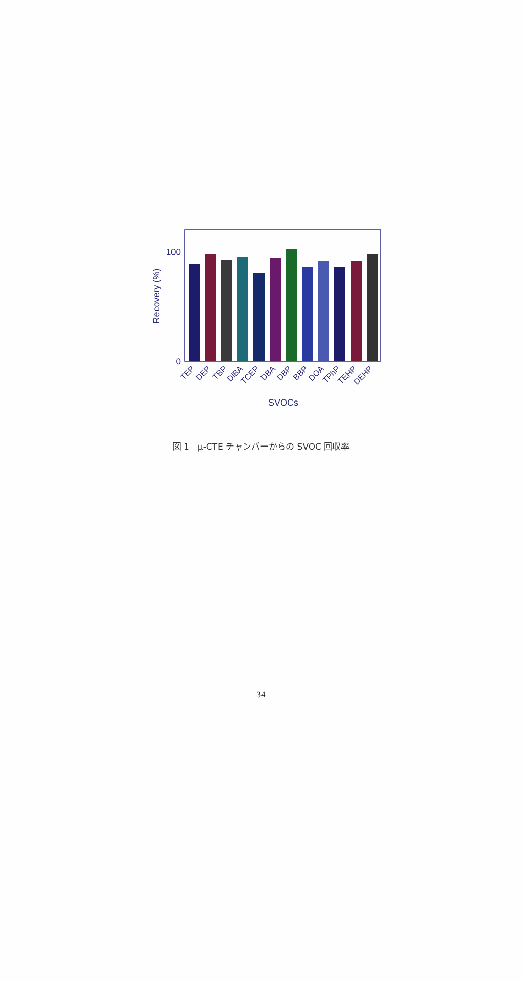100
0
Recovery (%)
TEP
DEP
TBP
DiBA
TCEP
DBA
DBP
BBP
DOA
TPhP
TEHP
DEHP
SVOCs
図 1　µ-CTE チャンバーからの SVOC 回収率
34